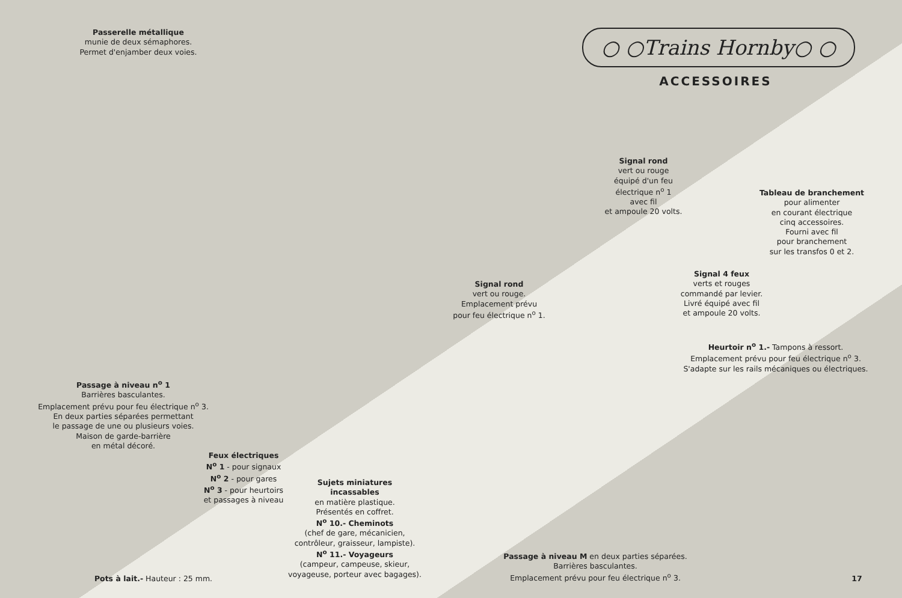Passerelle métallique
munie de deux sémaphores.
Permet d'enjamber deux voies.
○ ○Trains Hornby○ ○
ACCESSOIRES
Signal rond
vert ou rouge
équipé d'un feu
électrique n<sup>o</sup> 1
avec fil
et ampoule 20 volts.
Tableau de branchement
pour alimenter
en courant électrique
cinq accessoires.
Fourni avec fil
pour branchement
sur les transfos 0 et 2.
Signal 4 feux
verts et rouges
commandé par levier.
Livré équipé avec fil
et ampoule 20 volts.
Signal rond
vert ou rouge.
Emplacement prévu
pour feu électrique n<sup>o</sup> 1.
Heurtoir n<sup>o</sup> 1.- Tampons à ressort.
Emplacement prévu pour feu électrique n<sup>o</sup> 3.
S'adapte sur les rails mécaniques ou électriques.
Passage à niveau n<sup>o</sup> 1
Barrières basculantes.
Emplacement prévu pour feu électrique n<sup>o</sup> 3.
En deux parties séparées permettant
le passage de une ou plusieurs voies.
Maison de garde-barrière
en métal décoré.
Feux électriques
N<sup>o</sup> 1 - pour signaux
N<sup>o</sup> 2 - pour gares
N<sup>o</sup> 3 - pour heurtoirs
et passages à niveau
Sujets miniatures
incassables
en matière plastique.
Présentés en coffret.
N<sup>o</sup> 10.- Cheminots
(chef de gare, mécanicien,
contrôleur, graisseur, lampiste).
N<sup>o</sup> 11.- Voyageurs
(campeur, campeuse, skieur,
voyageuse, porteur avec bagages).
Pots à lait.- Hauteur : 25 mm.
Passage à niveau M en deux parties séparées.
Barrières basculantes.
Emplacement prévu pour feu électrique n<sup>o</sup> 3.
17